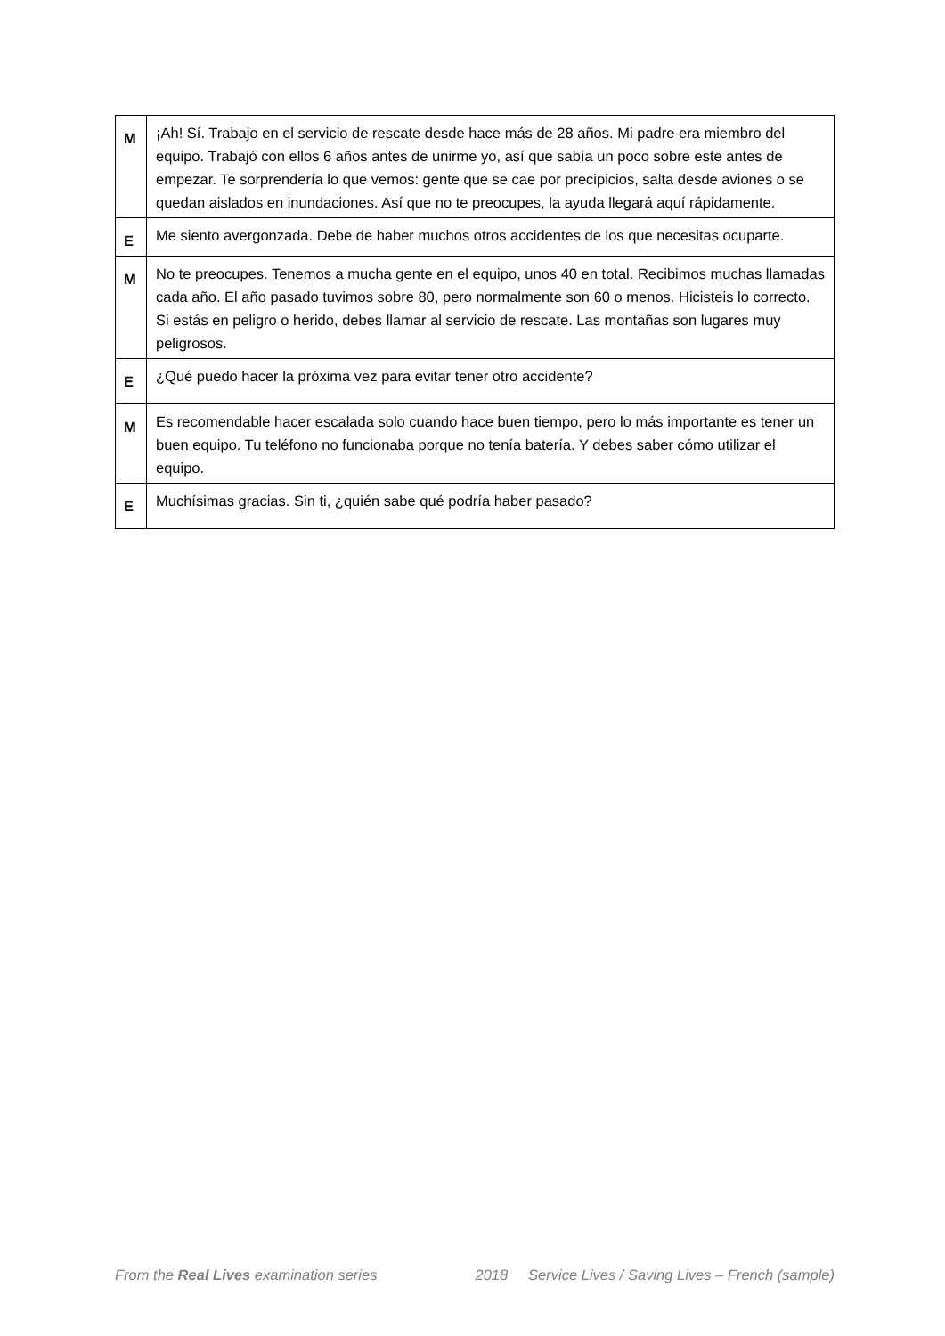| M | ¡Ah! Sí. Trabajo en el servicio de rescate desde hace más de 28 años. Mi padre era miembro del equipo. Trabajó con ellos 6 años antes de unirme yo, así que sabía un poco sobre este antes de empezar. Te sorprendería lo que vemos: gente que se cae por precipicios, salta desde aviones o se quedan aislados en inundaciones. Así que no te preocupes, la ayuda llegará aquí rápidamente. |
| E | Me siento avergonzada. Debe de haber muchos otros accidentes de los que necesitas ocuparte. |
| M | No te preocupes. Tenemos a mucha gente en el equipo, unos 40 en total. Recibimos muchas llamadas cada año. El año pasado tuvimos sobre 80, pero normalmente son 60 o menos. Hicisteis lo correcto. Si estás en peligro o herido, debes llamar al servicio de rescate. Las montañas son lugares muy peligrosos. |
| E | ¿Qué puedo hacer la próxima vez para evitar tener otro accidente? |
| M | Es recomendable hacer escalada solo cuando hace buen tiempo, pero lo más importante es tener un buen equipo. Tu teléfono no funcionaba porque no tenía batería. Y debes saber cómo utilizar el equipo. |
| E | Muchísimas gracias. Sin ti, ¿quién sabe qué podría haber pasado? |
From the Real Lives examination series 2018 Service Lives / Saving Lives – French (sample)